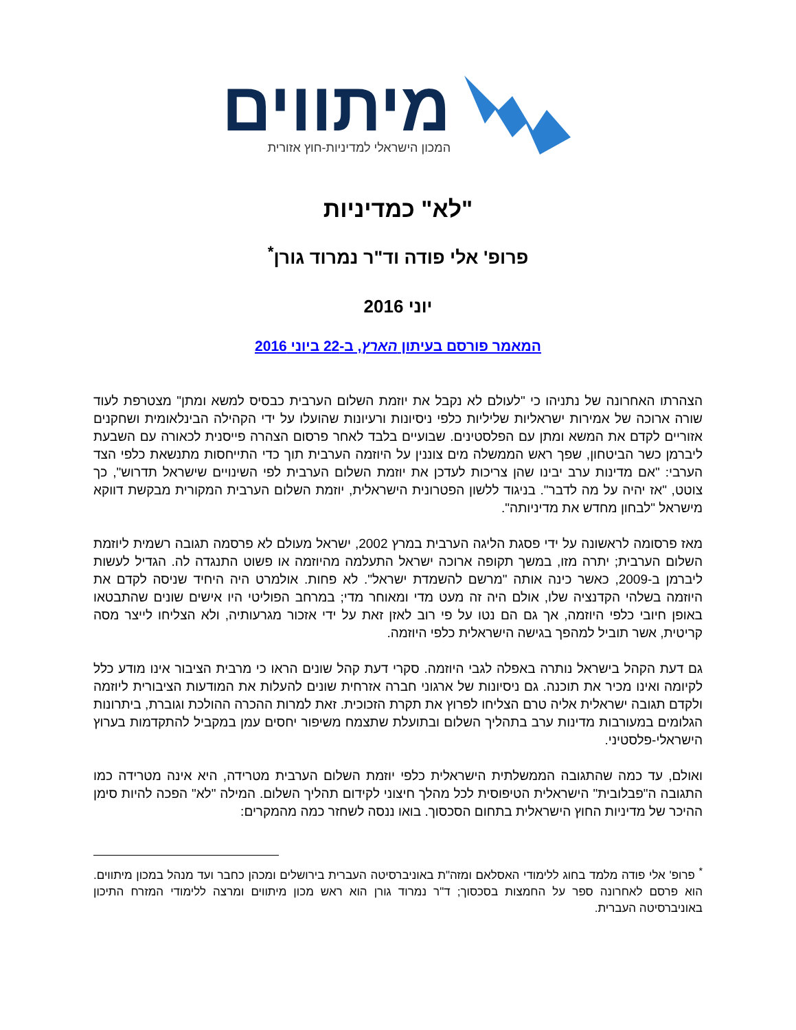מיתווים
המכון הישראלי למדיניות-חוץ אזורית
"לא" כמדיניות
פרופ' אלי פודה וד"ר נמרוד גורן<sup>*</sup>
יוני 2016
המאמר פורסם בעיתון הארץ, ב-22 ביוני 2016
הצהרתו האחרונה של נתניהו כי "לעולם לא נקבל את יוזמת השלום הערבית כבסיס למשא ומתן" מצטרפת לעוד שורה ארוכה של אמירות ישראליות שליליות כלפי ניסיונות ורעיונות שהועלו על ידי הקהילה הבינלאומית ושחקנים אזוריים לקדם את המשא ומתן עם הפלסטינים. שבועיים בלבד לאחר פרסום הצהרה פייסנית לכאורה עם השבעת ליברמן כשר הביטחון, שפך ראש הממשלה מים צוננין על היוזמה הערבית תוך כדי התייחסות מתנשאת כלפי הצד הערבי: "אם מדינות ערב יבינו שהן צריכות לעדכן את יוזמת השלום הערבית לפי השינויים שישראל תדרוש", כך צוטט, "אז יהיה על מה לדבר". בניגוד ללשון הפטרונית הישראלית, יוזמת השלום הערבית המקורית מבקשת דווקא מישראל "לבחון מחדש את מדיניותה".
מאז פרסומה לראשונה על ידי פסגת הליגה הערבית במרץ 2002, ישראל מעולם לא פרסמה תגובה רשמית ליוזמת השלום הערבית; יתרה מזו, במשך תקופה ארוכה ישראל התעלמה מהיוזמה או פשוט התנגדה לה. הגדיל לעשות ליברמן ב-2009, כאשר כינה אותה "מרשם להשמדת ישראל". לא פחות. אולמרט היה היחיד שניסה לקדם את היוזמה בשלהי הקדנציה שלו, אולם היה זה מעט מדי ומאוחר מדי; במרחב הפוליטי היו אישים שונים שהתבטאו באופן חיובי כלפי היוזמה, אך גם הם נטו על פי רוב לאזן זאת על ידי אזכור מגרעותיה, ולא הצליחו לייצר מסה קריטית, אשר תוביל למהפך בגישה הישראלית כלפי היוזמה.
גם דעת הקהל בישראל נותרה באפלה לגבי היוזמה. סקרי דעת קהל שונים הראו כי מרבית הציבור אינו מודע כלל לקיומה ואינו מכיר את תוכנה. גם ניסיונות של ארגוני חברה אזרחית שונים להעלות את המודעות הציבורית ליוזמה ולקדם תגובה ישראלית אליה טרם הצליחו לפרוץ את תקרת הזכוכית. זאת למרות ההכרה ההולכת וגוברת, ביתרונות הגלומים במעורבות מדינות ערב בתהליך השלום ובתועלת שתצמח משיפור יחסים עמן במקביל להתקדמות בערוץ הישראלי-פלסטיני.
ואולם, עד כמה שהתגובה הממשלתית הישראלית כלפי יוזמת השלום הערבית מטרידה, היא אינה מטרידה כמו התגובה ה"פבלובית" הישראלית הטיפוסית לכל מהלך חיצוני לקידום תהליך השלום. המילה "לא" הפכה להיות סימן ההיכר של מדיניות החוץ הישראלית בתחום הסכסוך. בואו ננסה לשחזר כמה מהמקרים:
<sup>*</sup> פרופ' אלי פודה מלמד בחוג ללימודי האסלאם ומזה"ת באוניברסיטה העברית בירושלים ומכהן כחבר ועד מנהל במכון מיתווים. הוא פרסם לאחרונה ספר על החמצות בסכסוך; ד"ר נמרוד גורן הוא ראש מכון מיתווים ומרצה ללימודי המזרח התיכון באוניברסיטה העברית.